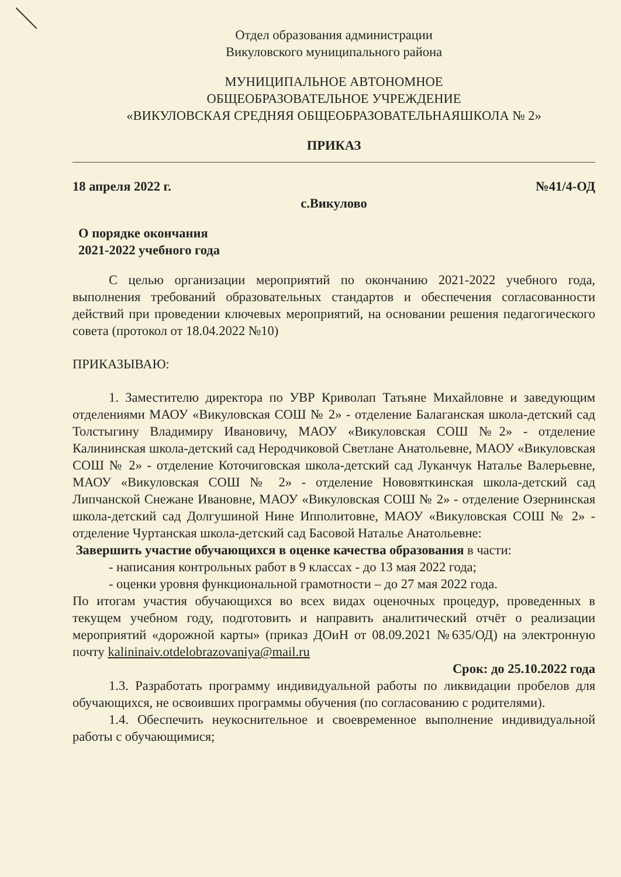Отдел образования администрации
Викуловского муниципального района
МУНИЦИПАЛЬНОЕ АВТОНОМНОЕ
ОБЩЕОБРАЗОВАТЕЛЬНОЕ УЧРЕЖДЕНИЕ
«ВИКУЛОВСКАЯ СРЕДНЯЯ ОБЩЕОБРАЗОВАТЕЛЬНАЯШКОЛА № 2»
ПРИКАЗ
18 апреля 2022 г. №41/4-ОД
с.Викулово
О порядке окончания
2021-2022 учебного года
С целью организации мероприятий по окончанию 2021-2022 учебного года, выполнения требований образовательных стандартов и обеспечения согласованности действий при проведении ключевых мероприятий, на основании решения педагогического совета (протокол от 18.04.2022 №10)
ПРИКАЗЫВАЮ:
1. Заместителю директора по УВР Криволап Татьяне Михайловне и заведующим отделениями МАОУ «Викуловская СОШ № 2» - отделение Балаганская школа-детский сад Толстыгину Владимиру Ивановичу, МАОУ «Викуловская СОШ №2» - отделение Калининская школа-детский сад Неродчиковой Светлане Анатольевне, МАОУ «Викуловская СОШ № 2» - отделение Коточиговская школа-детский сад Луканчук Наталье Валерьевне, МАОУ «Викуловская СОШ № 2» - отделение Нововяткинская школа-детский сад Липчанской Снежане Ивановне, МАОУ «Викуловская СОШ № 2» - отделение Озернинская школа-детский сад Долгушиной Нине Ипполитовне, МАОУ «Викуловская СОШ № 2» - отделение Чуртанская школа-детский сад Басовой Наталье Анатольевне:
Завершить участие обучающихся в оценке качества образования в части:
- написания контрольных работ в 9 классах - до 13 мая 2022 года;
- оценки уровня функциональной грамотности – до 27 мая 2022 года.
По итогам участия обучающихся во всех видах оценочных процедур, проведенных в текущем учебном году, подготовить и направить аналитический отчёт о реализации мероприятий «дорожной карты» (приказ ДОиН от 08.09.2021 №635/ОД) на электронную почту kalininaiv.otdelobrazovaniya@mail.ru
Срок: до 25.10.2022 года
1.3. Разработать программу индивидуальной работы по ликвидации пробелов для обучающихся, не освоивших программы обучения (по согласованию с родителями).
1.4. Обеспечить неукоснительное и своевременное выполнение индивидуальной работы с обучающимися;